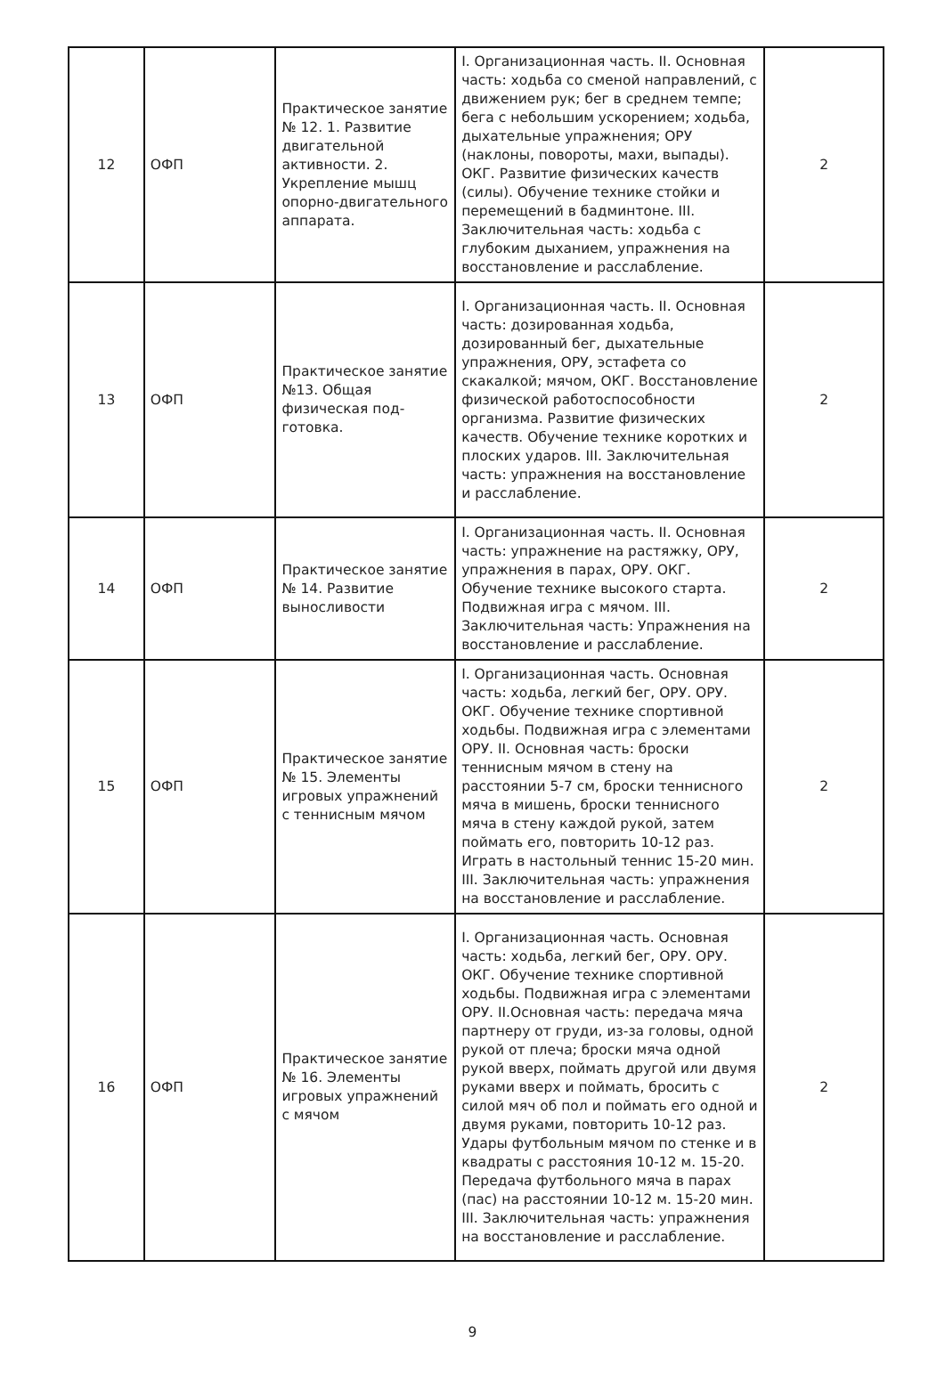| 12 | ОФП | Практическое занятие № 12. 1. Развитие двигательной активности. 2. Укрепление мышц опорно-двигательного аппарата. | I. Организационная часть. II. Основная часть: ходьба со сменой направлений, с движением рук; бег в среднем темпе; бега с небольшим ускорением; ходьба, дыхательные упражнения; ОРУ (наклоны, повороты, махи, выпады). ОКГ. Развитие физических качеств (силы). Обучение технике стойки и перемещений в бадминтоне. III. Заключительная часть: ходьба с глубоким дыханием, упражнения на восстановление и расслабление. | 2 |
| 13 | ОФП | Практическое занятие №13. Общая физическая под-готовка. | I. Организационная часть. II. Основная часть: дозированная ходьба, дозированный бег, дыхательные упражнения, ОРУ, эстафета со скакалкой; мячом, ОКГ. Восстановление физической работоспособности организма. Развитие физических качеств. Обучение технике коротких и плоских ударов. III. Заключительная часть: упражнения на восстановление и расслабление. | 2 |
| 14 | ОФП | Практическое занятие № 14. Развитие выносливости | I. Организационная часть. II. Основная часть: упражнение на растяжку, ОРУ, упражнения в парах, ОРУ. ОКГ. Обучение технике высокого старта. Подвижная игра с мячом. III. Заключительная часть: Упражнения на восстановление и расслабление. | 2 |
| 15 | ОФП | Практическое занятие № 15. Элементы игровых упражнений с теннисным мячом | I. Организационная часть. Основная часть: ходьба, легкий бег, ОРУ. ОРУ. ОКГ. Обучение технике спортивной ходьбы. Подвижная игра с элементами ОРУ. II. Основная часть: броски теннисным мячом в стену на расстоянии 5-7 см, броски теннисного мяча в мишень, броски теннисного мяча в стену каждой рукой, затем поймать его, повторить 10-12 раз. Играть в настольный теннис 15-20 мин. III. Заключительная часть: упражнения на восстановление и расслабление. | 2 |
| 16 | ОФП | Практическое занятие № 16. Элементы игровых упражнений с мячом | I. Организационная часть. Основная часть: ходьба, легкий бег, ОРУ. ОРУ. ОКГ. Обучение технике спортивной ходьбы. Подвижная игра с элементами ОРУ. II.Основная часть: передача мяча партнеру от груди, из-за головы, одной рукой от плеча; броски мяча одной рукой вверх, поймать другой или двумя руками вверх и поймать, бросить с силой мяч об пол и поймать его одной и двумя руками, повторить 10-12 раз. Удары футбольным мячом по стенке и в квадраты с расстояния 10-12 м. 15-20. Передача футбольного мяча в парах (пас) на расстоянии 10-12 м. 15-20 мин. III. Заключительная часть: упражнения на восстановление и расслабление. | 2 |
9